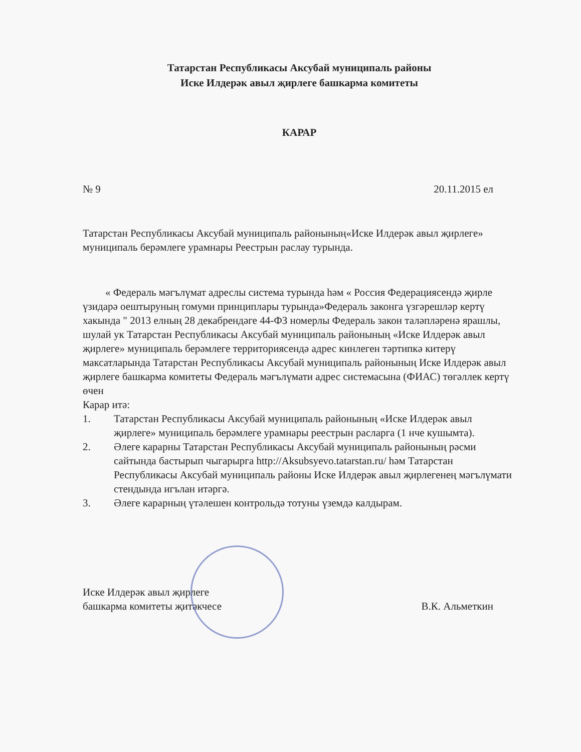Татарстан Республикасы Аксубай муниципаль районы
Иске Илдерәк авыл җирлеге башкарма комитеты
КАРАР
№ 9 20.11.2015 ел
Татарстан Республикасы Аксубай муниципаль районының«Иске Илдерәк авыл җирлеге» муниципаль берәмлеге урамнары Реестрын раслау турында.
« Федераль мәгълүмат адреслы система турында һәм « Россия Федерациясендә җирле үзидарә оештыруның гомуми принциплары турында»Федераль законга үзгәрешләр кертү хакында " 2013 елның 28 декабрендәге 44-ФЗ номерлы Федераль закон таләпләренә ярашлы, шулай ук Татарстан Республикасы Аксубай муниципаль районының «Иске Илдерәк авыл җирлеге» муниципаль берәмлеге территориясендә адрес кинлеген тәртипкә китерү максатларында Татарстан Республикасы Аксубай муниципаль районының Иске Илдерәк авыл җирлеге башкарма комитеты Федераль мәгълүмати адрес системасына (ФИАС) төгәллек кертү өчен
Карар итә:
1. Татарстан Республикасы Аксубай муниципаль районының «Иске Илдерәк авыл җирлеге» муниципаль берәмлеге урамнары реестрын расларга (1 нче кушымта).
2. Әлеге карарны Татарстан Республикасы Аксубай муниципаль районының рәсми сайтында бастырып чыгарырга http://Aksubsyevo.tatarstan.ru/ һәм Татарстан Республикасы Аксубай муниципаль районы Иске Илдерәк авыл җирлегенең мәгълүмати стендында игълан итәргә.
3. Әлеге карарның үтәлешен контрольдә тотуны үземдә калдырам.
Иске Илдерәк авыл җирлеге
башкарма комитеты җитәкчесе В.К. Альметкин